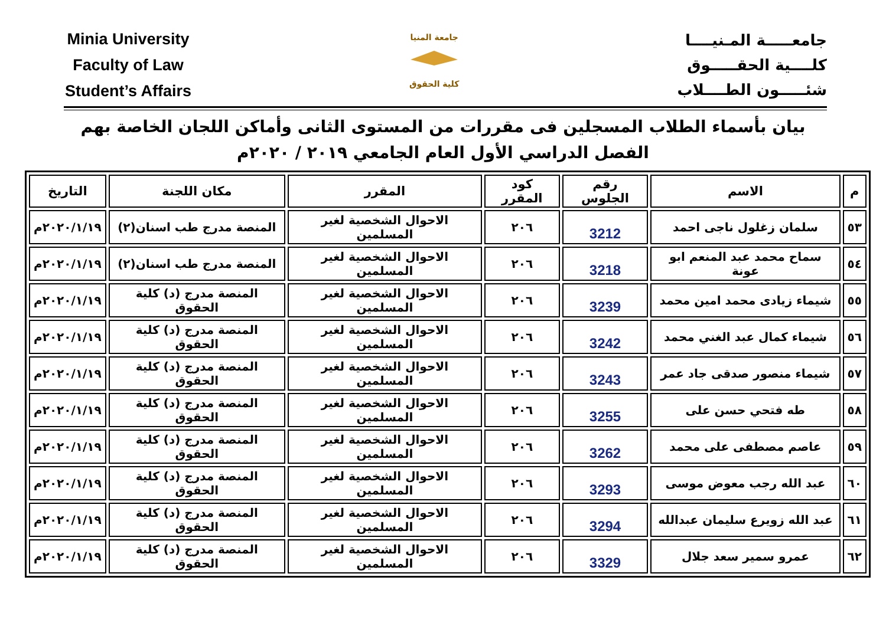Minia University
Faculty of Law
Student’s Affairs
جامعة المنيا
كلية الحقوق
جامعـــــة المـنيــــا
كلــــية الحقـــــوق
شئـــــون الطــــلاب
بيان بأسماء الطلاب المسجلين فى مقررات من المستوى الثانى وأماكن اللجان الخاصة بهم
الفصل الدراسي الأول العام الجامعي ٢٠١٩ / ٢٠٢٠م
| م | الاسم | رقم الجلوس | كود المقرر | المقرر | مكان اللجنة | التاريخ |
| --- | --- | --- | --- | --- | --- | --- |
| ٥٣ | سلمان زغلول ناجى احمد | 3212 | ٢٠٦ | الاحوال الشخصية لغير المسلمين | المنصة مدرج طب اسنان(٢) | ٢٠٢٠/١/١٩م |
| ٥٤ | سماح محمد عبد المنعم ابو عونة | 3218 | ٢٠٦ | الاحوال الشخصية لغير المسلمين | المنصة مدرج طب اسنان(٢) | ٢٠٢٠/١/١٩م |
| ٥٥ | شيماء زيادى محمد امين محمد | 3239 | ٢٠٦ | الاحوال الشخصية لغير المسلمين | المنصة مدرج (د) كلية الحقوق | ٢٠٢٠/١/١٩م |
| ٥٦ | شيماء كمال عبد الغني محمد | 3242 | ٢٠٦ | الاحوال الشخصية لغير المسلمين | المنصة مدرج (د) كلية الحقوق | ٢٠٢٠/١/١٩م |
| ٥٧ | شيماء منصور صدقى جاد عمر | 3243 | ٢٠٦ | الاحوال الشخصية لغير المسلمين | المنصة مدرج (د) كلية الحقوق | ٢٠٢٠/١/١٩م |
| ٥٨ | طه فتحي حسن على | 3255 | ٢٠٦ | الاحوال الشخصية لغير المسلمين | المنصة مدرج (د) كلية الحقوق | ٢٠٢٠/١/١٩م |
| ٥٩ | عاصم مصطفى على محمد | 3262 | ٢٠٦ | الاحوال الشخصية لغير المسلمين | المنصة مدرج (د) كلية الحقوق | ٢٠٢٠/١/١٩م |
| ٦٠ | عبد الله رجب معوض موسى | 3293 | ٢٠٦ | الاحوال الشخصية لغير المسلمين | المنصة مدرج (د) كلية الحقوق | ٢٠٢٠/١/١٩م |
| ٦١ | عبد الله زويرع سليمان عبدالله | 3294 | ٢٠٦ | الاحوال الشخصية لغير المسلمين | المنصة مدرج (د) كلية الحقوق | ٢٠٢٠/١/١٩م |
| ٦٢ | عمرو سمير سعد جلال | 3329 | ٢٠٦ | الاحوال الشخصية لغير المسلمين | المنصة مدرج (د) كلية الحقوق | ٢٠٢٠/١/١٩م |